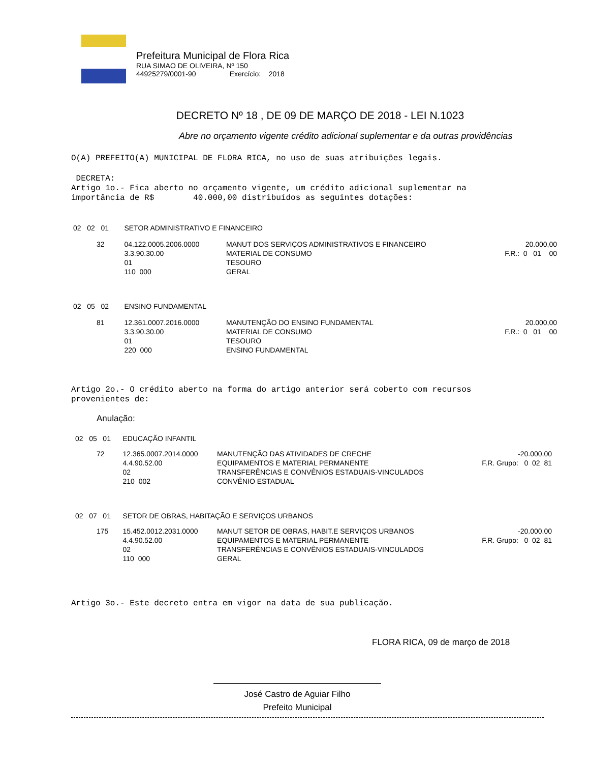Prefeitura Municipal de Flora Rica
RUA SIMAO DE OLIVEIRA, Nº 150
44925279/0001-90 Exercício: 2018
DECRETO Nº 18 , DE 09 DE MARÇO DE 2018 - LEI N.1023
Abre no orçamento vigente crédito adicional suplementar e da outras providências
O(A) PREFEITO(A) MUNICIPAL DE FLORA RICA, no uso de suas atribuições legais.
DECRETA:
Artigo 1o.- Fica aberto no orçamento vigente, um crédito adicional suplementar na
importância de R$ 40.000,00 distribuídos as seguintes dotações:
| 02 02 01 | SETOR ADMINISTRATIVO E FINANCEIRO | | |
| 32 | 04.122.0005.2006.0000 3.3.90.30.00 01 110 000 | MANUT DOS SERVIÇOS ADMINISTRATIVOS E FINANCEIRO MATERIAL DE CONSUMO TESOURO GERAL | 20.000,00 F.R.: 0 01 00 |
| 02 05 02 | ENSINO FUNDAMENTAL | | |
| 81 | 12.361.0007.2016.0000 3.3.90.30.00 01 220 000 | MANUTENÇÃO DO ENSINO FUNDAMENTAL MATERIAL DE CONSUMO TESOURO ENSINO FUNDAMENTAL | 20.000,00 F.R.: 0 01 00 |
Artigo 2o.- O crédito aberto na forma do artigo anterior será coberto com recursos
provenientes de:
Anulação:
| 02 05 01 | EDUCAÇÃO INFANTIL | | |
| 72 | 12.365.0007.2014.0000 4.4.90.52.00 02 210 002 | MANUTENÇÃO DAS ATIVIDADES DE CRECHE EQUIPAMENTOS E MATERIAL PERMANENTE TRANSFERÊNCIAS E CONVÊNIOS ESTADUAIS-VINCULADOS CONVÊNIO ESTADUAL | -20.000,00 F.R. Grupo: 0 02 81 |
| 02 07 01 | SETOR DE OBRAS, HABITAÇÃO E SERVIÇOS URBANOS | | |
| 175 | 15.452.0012.2031.0000 4.4.90.52.00 02 110 000 | MANUT SETOR DE OBRAS, HABIT.E SERVIÇOS URBANOS EQUIPAMENTOS E MATERIAL PERMANENTE TRANSFERÊNCIAS E CONVÊNIOS ESTADUAIS-VINCULADOS GERAL | -20.000,00 F.R. Grupo: 0 02 81 |
Artigo 3o.- Este decreto entra em vigor na data de sua publicação.
FLORA RICA, 09 de março de 2018
José Castro de Aguiar Filho
Prefeito Municipal